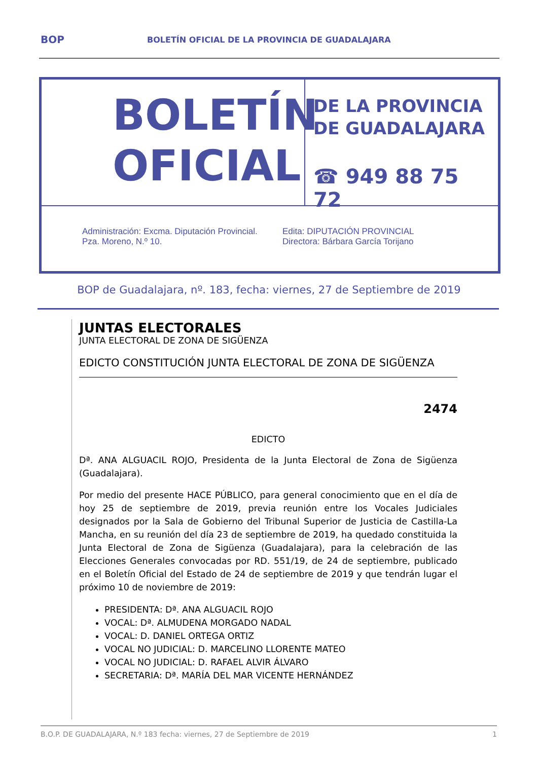BOP BOLETÍN OFICIAL DE LA PROVINCIA DE GUADALAJARA
BOLETÍN
OFICIAL
DE LA PROVINCIA
DE GUADALAJARA
☎ 949 88 75 72
Administración: Excma. Diputación Provincial.
Pza. Moreno, N.º 10.
Edita: DIPUTACIÓN PROVINCIAL
Directora: Bárbara García Torijano
BOP de Guadalajara, nº. 183, fecha: viernes, 27 de Septiembre de 2019
JUNTAS ELECTORALES
JUNTA ELECTORAL DE ZONA DE SIGÜENZA
EDICTO CONSTITUCIÓN JUNTA ELECTORAL DE ZONA DE SIGÜENZA
2474
EDICTO
Dª. ANA ALGUACIL ROJO, Presidenta de la Junta Electoral de Zona de Sigüenza (Guadalajara).
Por medio del presente HACE PÚBLICO, para general conocimiento que en el día de hoy 25 de septiembre de 2019, previa reunión entre los Vocales Judiciales designados por la Sala de Gobierno del Tribunal Superior de Justicia de Castilla-La Mancha, en su reunión del día 23 de septiembre de 2019, ha quedado constituida la Junta Electoral de Zona de Sigüenza (Guadalajara), para la celebración de las Elecciones Generales convocadas por RD. 551/19, de 24 de septiembre, publicado en el Boletín Oficial del Estado de 24 de septiembre de 2019 y que tendrán lugar el próximo 10 de noviembre de 2019:
PRESIDENTA: Dª. ANA ALGUACIL ROJO
VOCAL: Dª. ALMUDENA MORGADO NADAL
VOCAL: D. DANIEL ORTEGA ORTIZ
VOCAL NO JUDICIAL: D. MARCELINO LLORENTE MATEO
VOCAL NO JUDICIAL: D. RAFAEL ALVIR ÁLVARO
SECRETARIA: Dª. MARÍA DEL MAR VICENTE HERNÁNDEZ
B.O.P. DE GUADALAJARA, N.º 183 fecha: viernes, 27 de Septiembre de 2019 1